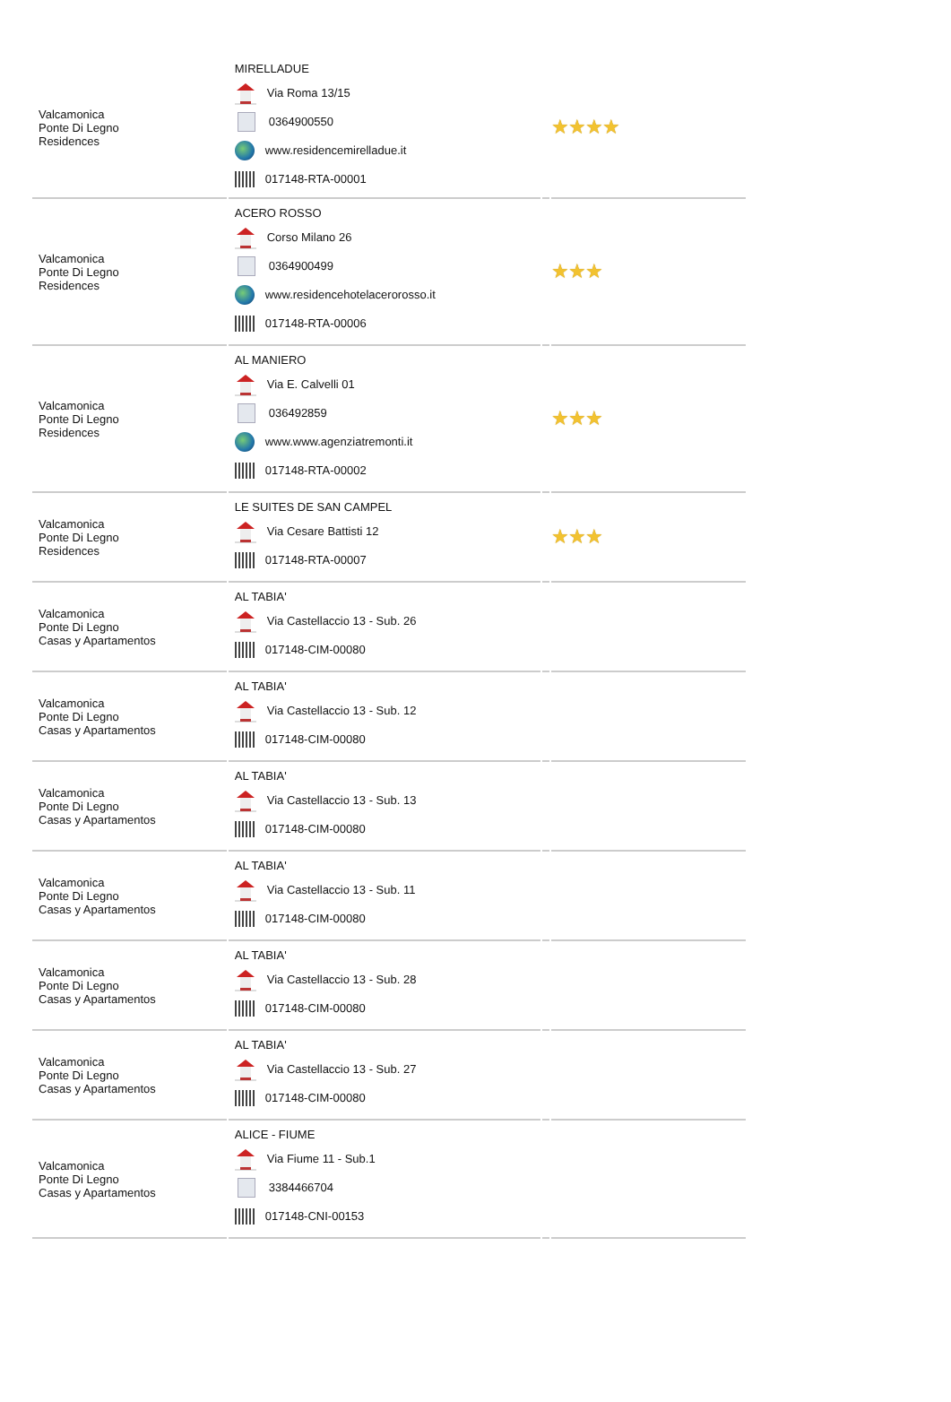| Valcamonica Ponte Di Legno Residences | MIRELLADUE Via Roma 13/15 0364900550 www.residencemirelladue.it 017148-RTA-00001 | | ★★★★ |
| Valcamonica Ponte Di Legno Residences | ACERO ROSSO Corso Milano 26 0364900499 www.residencehotelacerorosso.it 017148-RTA-00006 | | ★★★ |
| Valcamonica Ponte Di Legno Residences | AL MANIERO Via E. Calvelli 01 036492859 www.www.agenziatremonti.it 017148-RTA-00002 | | ★★★ |
| Valcamonica Ponte Di Legno Residences | LE SUITES DE SAN CAMPEL Via Cesare Battisti 12 017148-RTA-00007 | | ★★★ |
| Valcamonica Ponte Di Legno Casas y Apartamentos | AL TABIA' Via Castellaccio 13 - Sub. 26 017148-CIM-00080 | | |
| Valcamonica Ponte Di Legno Casas y Apartamentos | AL TABIA' Via Castellaccio 13 - Sub. 12 017148-CIM-00080 | | |
| Valcamonica Ponte Di Legno Casas y Apartamentos | AL TABIA' Via Castellaccio 13 - Sub. 13 017148-CIM-00080 | | |
| Valcamonica Ponte Di Legno Casas y Apartamentos | AL TABIA' Via Castellaccio 13 - Sub. 11 017148-CIM-00080 | | |
| Valcamonica Ponte Di Legno Casas y Apartamentos | AL TABIA' Via Castellaccio 13 - Sub. 28 017148-CIM-00080 | | |
| Valcamonica Ponte Di Legno Casas y Apartamentos | AL TABIA' Via Castellaccio 13 - Sub. 27 017148-CIM-00080 | | |
| Valcamonica Ponte Di Legno Casas y Apartamentos | ALICE - FIUME Via Fiume 11 - Sub.1 3384466704 017148-CNI-00153 | | |